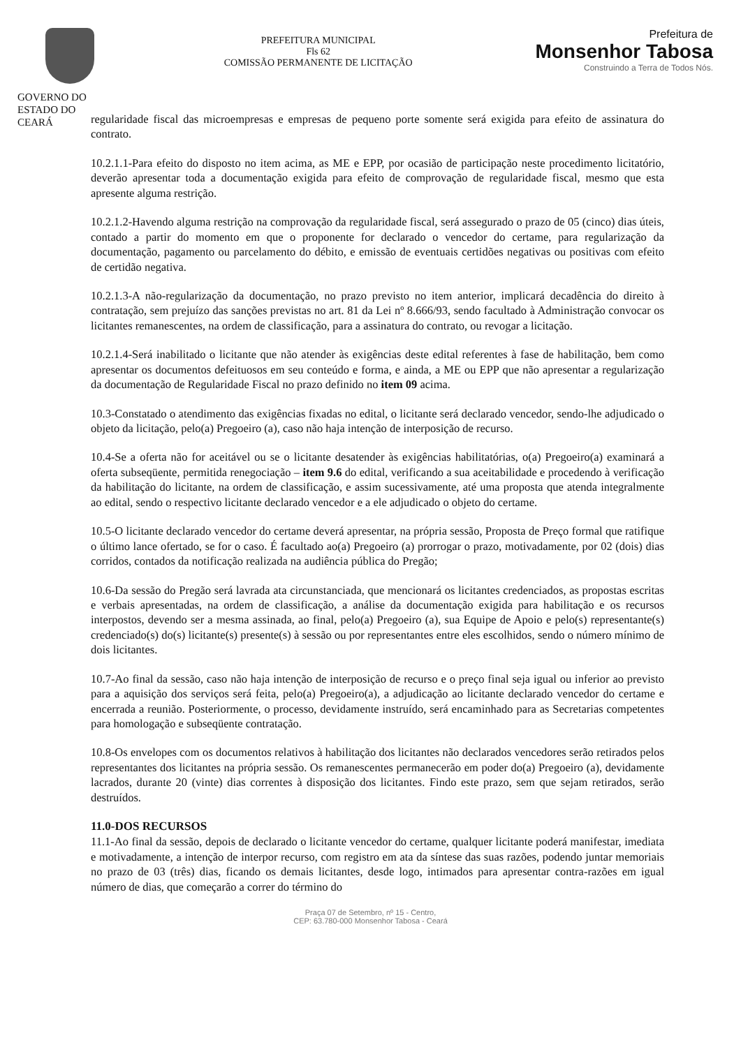GOVERNO DO
ESTADO DO CEARÁ
PREFEITURA MUNICIPAL
Fls 62
COMISSÃO PERMANENTE DE LICITAÇÃO
Prefeitura de
Monsenhor Tabosa
Construindo a Terra de Todos Nós.
regularidade fiscal das microempresas e empresas de pequeno porte somente será exigida para efeito de assinatura do contrato.
10.2.1.1-Para efeito do disposto no item acima, as ME e EPP, por ocasião de participação neste procedimento licitatório, deverão apresentar toda a documentação exigida para efeito de comprovação de regularidade fiscal, mesmo que esta apresente alguma restrição.
10.2.1.2-Havendo alguma restrição na comprovação da regularidade fiscal, será assegurado o prazo de 05 (cinco) dias úteis, contado a partir do momento em que o proponente for declarado o vencedor do certame, para regularização da documentação, pagamento ou parcelamento do débito, e emissão de eventuais certidões negativas ou positivas com efeito de certidão negativa.
10.2.1.3-A não-regularização da documentação, no prazo previsto no item anterior, implicará decadência do direito à contratação, sem prejuízo das sanções previstas no art. 81 da Lei nº 8.666/93, sendo facultado à Administração convocar os licitantes remanescentes, na ordem de classificação, para a assinatura do contrato, ou revogar a licitação.
10.2.1.4-Será inabilitado o licitante que não atender às exigências deste edital referentes à fase de habilitação, bem como apresentar os documentos defeituosos em seu conteúdo e forma, e ainda, a ME ou EPP que não apresentar a regularização da documentação de Regularidade Fiscal no prazo definido no item 09 acima.
10.3-Constatado o atendimento das exigências fixadas no edital, o licitante será declarado vencedor, sendo-lhe adjudicado o objeto da licitação, pelo(a) Pregoeiro (a), caso não haja intenção de interposição de recurso.
10.4-Se a oferta não for aceitável ou se o licitante desatender às exigências habilitatórias, o(a) Pregoeiro(a) examinará a oferta subseqüente, permitida renegociação – item 9.6 do edital, verificando a sua aceitabilidade e procedendo à verificação da habilitação do licitante, na ordem de classificação, e assim sucessivamente, até uma proposta que atenda integralmente ao edital, sendo o respectivo licitante declarado vencedor e a ele adjudicado o objeto do certame.
10.5-O licitante declarado vencedor do certame deverá apresentar, na própria sessão, Proposta de Preço formal que ratifique o último lance ofertado, se for o caso. É facultado ao(a) Pregoeiro (a) prorrogar o prazo, motivadamente, por 02 (dois) dias corridos, contados da notificação realizada na audiência pública do Pregão;
10.6-Da sessão do Pregão será lavrada ata circunstanciada, que mencionará os licitantes credenciados, as propostas escritas e verbais apresentadas, na ordem de classificação, a análise da documentação exigida para habilitação e os recursos interpostos, devendo ser a mesma assinada, ao final, pelo(a) Pregoeiro (a), sua Equipe de Apoio e pelo(s) representante(s) credenciado(s) do(s) licitante(s) presente(s) à sessão ou por representantes entre eles escolhidos, sendo o número mínimo de dois licitantes.
10.7-Ao final da sessão, caso não haja intenção de interposição de recurso e o preço final seja igual ou inferior ao previsto para a aquisição dos serviços será feita, pelo(a) Pregoeiro(a), a adjudicação ao licitante declarado vencedor do certame e encerrada a reunião. Posteriormente, o processo, devidamente instruído, será encaminhado para as Secretarias competentes para homologação e subseqüente contratação.
10.8-Os envelopes com os documentos relativos à habilitação dos licitantes não declarados vencedores serão retirados pelos representantes dos licitantes na própria sessão. Os remanescentes permanecerão em poder do(a) Pregoeiro (a), devidamente lacrados, durante 20 (vinte) dias correntes à disposição dos licitantes. Findo este prazo, sem que sejam retirados, serão destruídos.
11.0-DOS RECURSOS
11.1-Ao final da sessão, depois de declarado o licitante vencedor do certame, qualquer licitante poderá manifestar, imediata e motivadamente, a intenção de interpor recurso, com registro em ata da síntese das suas razões, podendo juntar memoriais no prazo de 03 (três) dias, ficando os demais licitantes, desde logo, intimados para apresentar contra-razões em igual número de dias, que começarão a correr do término do
Praça 07 de Setembro, nº 15 - Centro,
CEP: 63.780-000 Monsenhor Tabosa - Ceará